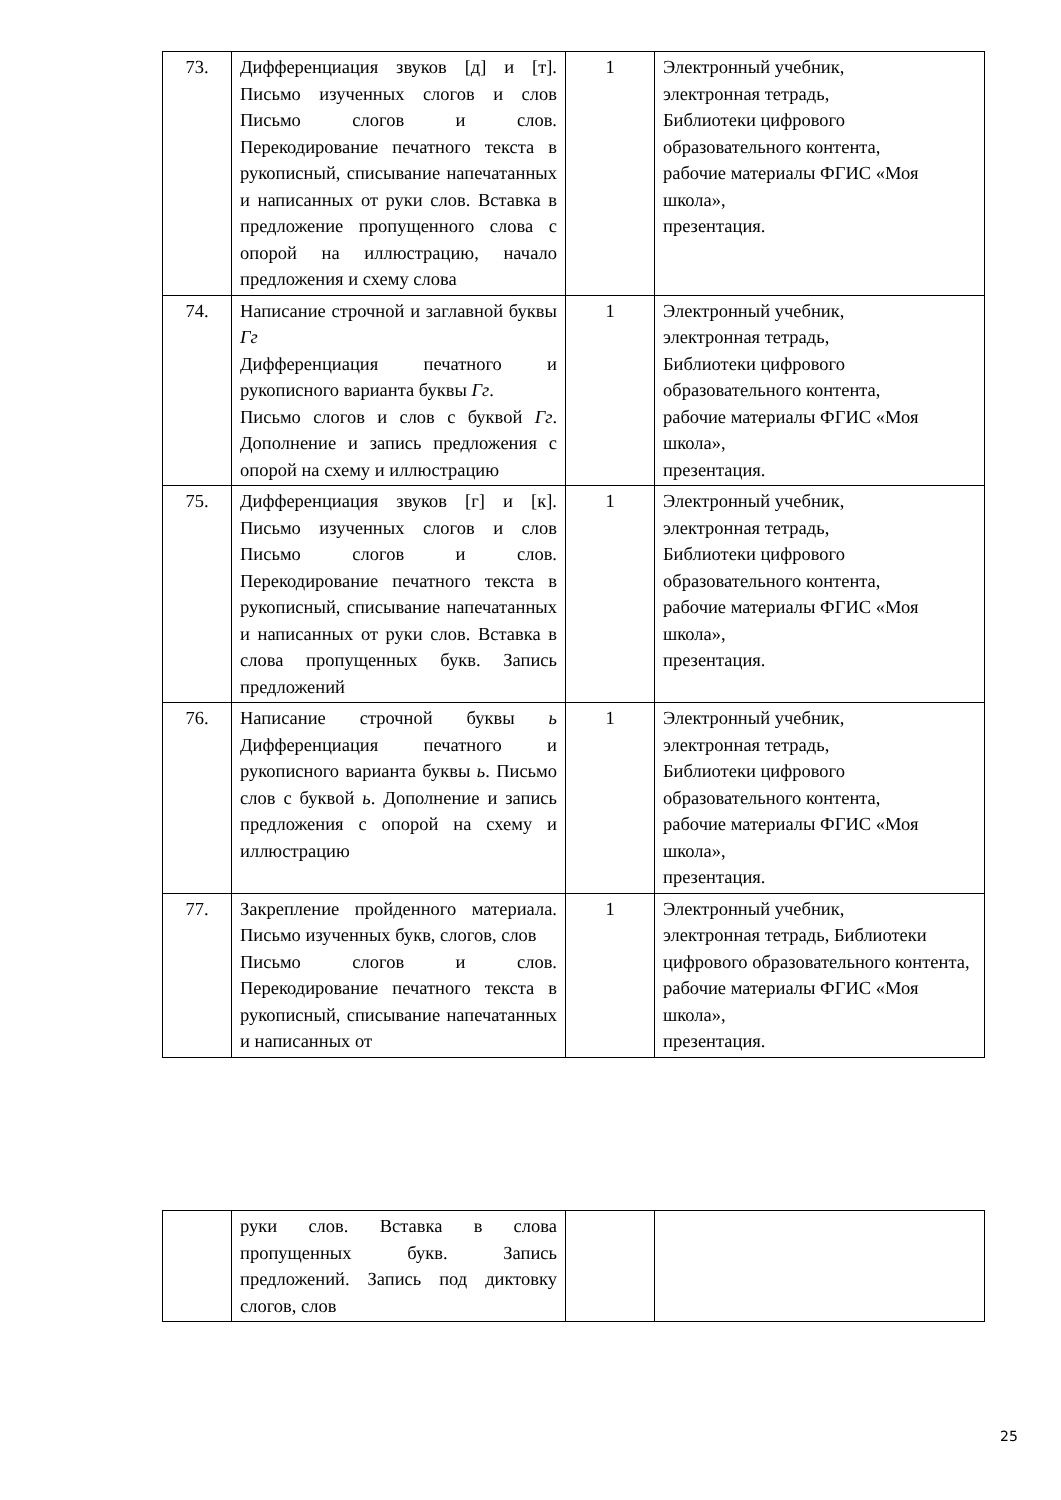| 73. | Дифференциация звуков [д] и [т]. Письмо изученных слогов и слов Письмо слогов и слов. Перекодирование печатного текста в рукописный, списывание напечатанных и написанных от руки слов. Вставка в предложение пропущенного слова с опорой на иллюстрацию, начало предложения и схему слова | 1 | Электронный учебник, электронная тетрадь, Библиотеки цифрового образовательного контента, рабочие материалы ФГИС «Моя школа», презентация. |
| 74. | Написание строчной и заглавной буквы Гг Дифференциация печатного и рукописного варианта буквы Гг . Письмо слогов и слов с буквой Гг . Дополнение и запись предложения с опорой на схему и иллюстрацию | 1 | Электронный учебник, электронная тетрадь, Библиотеки цифрового образовательного контента, рабочие материалы ФГИС «Моя школа», презентация. |
| 75. | Дифференциация звуков [г] и [к]. Письмо изученных слогов и слов Письмо слогов и слов. Перекодирование печатного текста в рукописный, списывание напечатанных и написанных от руки слов. Вставка в слова пропущенных букв. Запись предложений | 1 | Электронный учебник, электронная тетрадь, Библиотеки цифрового образовательного контента, рабочие материалы ФГИС «Моя школа», презентация. |
| 76. | Написание строчной буквы ь Дифференциация печатного и рукописного варианта буквы ь . Письмо слов с буквой ь . Дополнение и запись предложения с опорой на схему и иллюстрацию | 1 | Электронный учебник, электронная тетрадь, Библиотеки цифрового образовательного контента, рабочие материалы ФГИС «Моя школа», презентация. |
| 77. | Закрепление пройденного материала. Письмо изученных букв, слогов, слов Письмо слогов и слов. Перекодирование печатного текста в рукописный, списывание напечатанных и написанных от | 1 | Электронный учебник, электронная тетрадь, Библиотеки цифрового образовательного контента, рабочие материалы ФГИС «Моя школа», презентация. |
| | руки слов. Вставка в слова пропущенных букв. Запись предложений. Запись под диктовку слогов, слов | | |
25